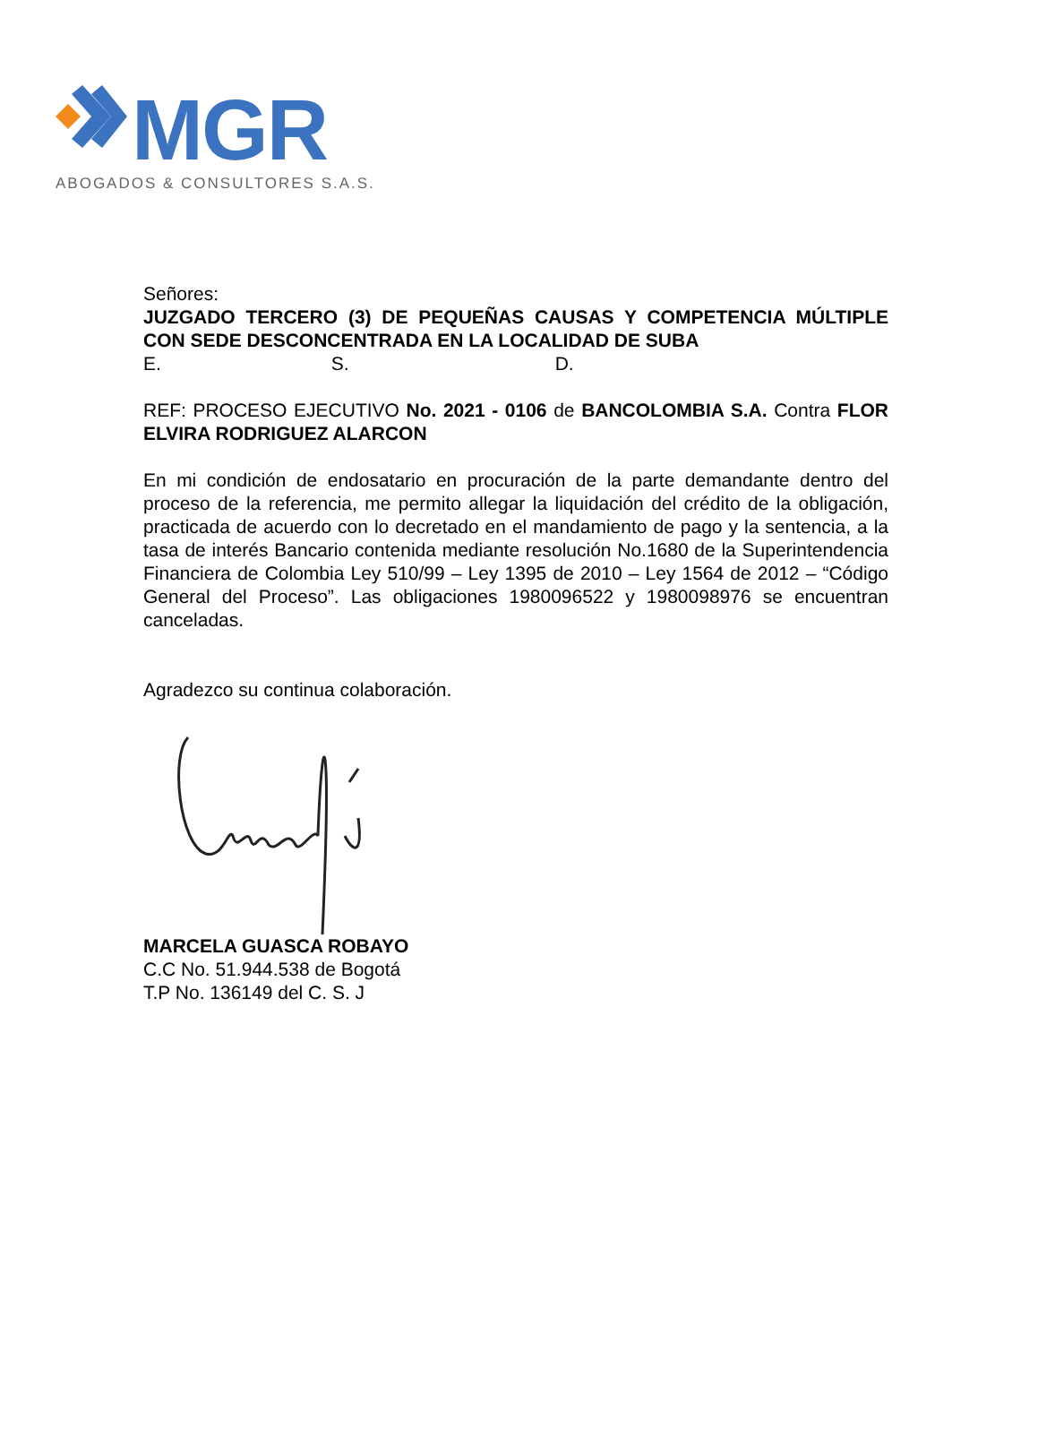MGR
ABOGADOS & CONSULTORES S.A.S.
Señores:
JUZGADO TERCERO (3) DE PEQUEÑAS CAUSAS Y COMPETENCIA MÚLTIPLE CON SEDE DESCONCENTRADA EN LA LOCALIDAD DE SUBA
E. S. D.
REF: PROCESO EJECUTIVO No. 2021 - 0106 de BANCOLOMBIA S.A. Contra FLOR ELVIRA RODRIGUEZ ALARCON
En mi condición de endosatario en procuración de la parte demandante dentro del proceso de la referencia, me permito allegar la liquidación del crédito de la obligación, practicada de acuerdo con lo decretado en el mandamiento de pago y la sentencia, a la tasa de interés Bancario contenida mediante resolución No.1680 de la Superintendencia Financiera de Colombia Ley 510/99 – Ley 1395 de 2010 – Ley 1564 de 2012 – “Código General del Proceso”. Las obligaciones 1980096522 y 1980098976 se encuentran canceladas.
Agradezco su continua colaboración.
MARCELA GUASCA ROBAYO
C.C No. 51.944.538 de Bogotá
T.P No. 136149 del C. S. J